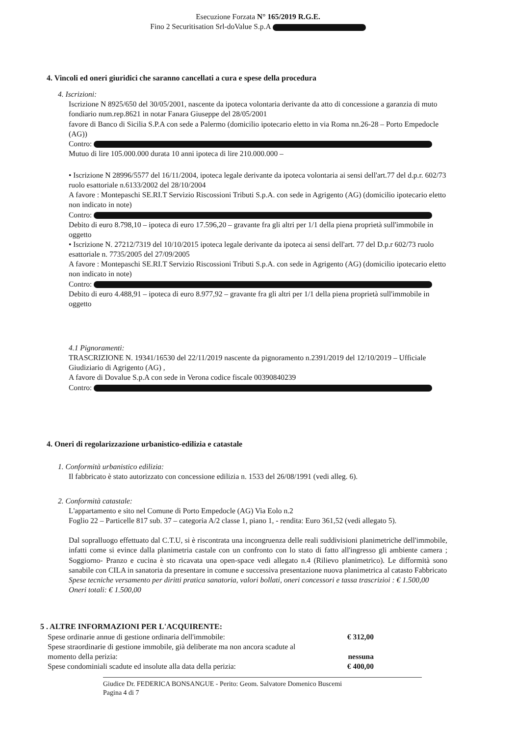Esecuzione Forzata N° 165/2019 R.G.E.
Fino 2 Securitisation Srl-doValue S.p.A
4. Vincoli ed oneri giuridici che saranno cancellati a cura e spese della procedura
4. Iscrizioni:
Iscrizione N 8925/650 del 30/05/2001, nascente da ipoteca volontaria derivante da atto di concessione a garanzia di muto fondiario num.rep.8621 in notar Fanara Giuseppe del 28/05/2001
favore di Banco di Sicilia S.P.A con sede a Palermo (domicilio ipotecario eletto in via Roma nn.26-28 – Porto Empedocle (AG))
Contro:
Mutuo di lire 105.000.000 durata 10 anni ipoteca di lire 210.000.000 –
• Iscrizione N 28996/5577 del 16/11/2004, ipoteca legale derivante da ipoteca volontaria ai sensi dell'art.77 del d.p.r. 602/73 ruolo esattoriale n.6133/2002 del 28/10/2004
A favore : Montepaschi SE.RI.T Servizio Riscossioni Tributi S.p.A. con sede in Agrigento (AG) (domicilio ipotecario eletto non indicato in note)
Contro:
Debito di euro 8.798,10 – ipoteca di euro 17.596,20 – gravante fra gli altri per 1/1 della piena proprietà sull'immobile in oggetto
• Iscrizione N. 27212/7319 del 10/10/2015 ipoteca legale derivante da ipoteca ai sensi dell'art. 77 del D.p.r 602/73 ruolo esattoriale n. 7735/2005 del 27/09/2005
A favore : Montepaschi SE.RI.T Servizio Riscossioni Tributi S.p.A. con sede in Agrigento (AG) (domicilio ipotecario eletto non indicato in note)
Contro:
Debito di euro 4.488,91 – ipoteca di euro 8.977,92 – gravante fra gli altri per 1/1 della piena proprietà sull'immobile in oggetto
4.1 Pignoramenti:
TRASCRIZIONE N. 19341/16530 del 22/11/2019 nascente da pignoramento n.2391/2019 del 12/10/2019 – Ufficiale Giudiziario di Agrigento (AG) ,
A favore di Dovalue S.p.A con sede in Verona codice fiscale 00390840239
Contro:
4. Oneri di regolarizzazione urbanistico-edilizia e catastale
1. Conformità urbanistico edilizia:
Il fabbricato è stato autorizzato con concessione edilizia n. 1533 del 26/08/1991 (vedi alleg. 6).
2. Conformità catastale:
L'appartamento e sito nel Comune di Porto Empedocle (AG) Via Eolo n.2
Foglio 22 – Particelle 817 sub. 37 – categoria A/2 classe 1, piano 1, - rendita: Euro 361,52 (vedi allegato 5).
Dal sopralluogo effettuato dal C.T.U, si è riscontrata una incongruenza delle reali suddivisioni planimetriche dell'immobile, infatti come si evince dalla planimetria castale con un confronto con lo stato di fatto all'ingresso gli ambiente camera ; Soggiorno- Pranzo e cucina è sto ricavata una open-space vedi allegato n.4 (Rilievo planimetrico). Le difformità sono sanabile con CILA in sanatoria da presentare in comune e successiva presentazione nuova planimetrica al catasto Fabbricato
Spese tecniche versamento per diritti pratica sanatoria, valori bollati, oneri concessori e tassa trascrizioi : € 1.500,00
Oneri totali: € 1.500,00
5 . ALTRE INFORMAZIONI PER L'ACQUIRENTE:
Spese ordinarie annue di gestione ordinaria dell'immobile: € 312,00
Spese straordinarie di gestione immobile, già deliberate ma non ancora scadute al
momento della perizia: nessuna
Spese condominiali scadute ed insolute alla data della perizia: € 400,00
Giudice Dr. FEDERICA BONSANGUE - Perito: Geom. Salvatore Domenico Buscemi
Pagina 4 di 7